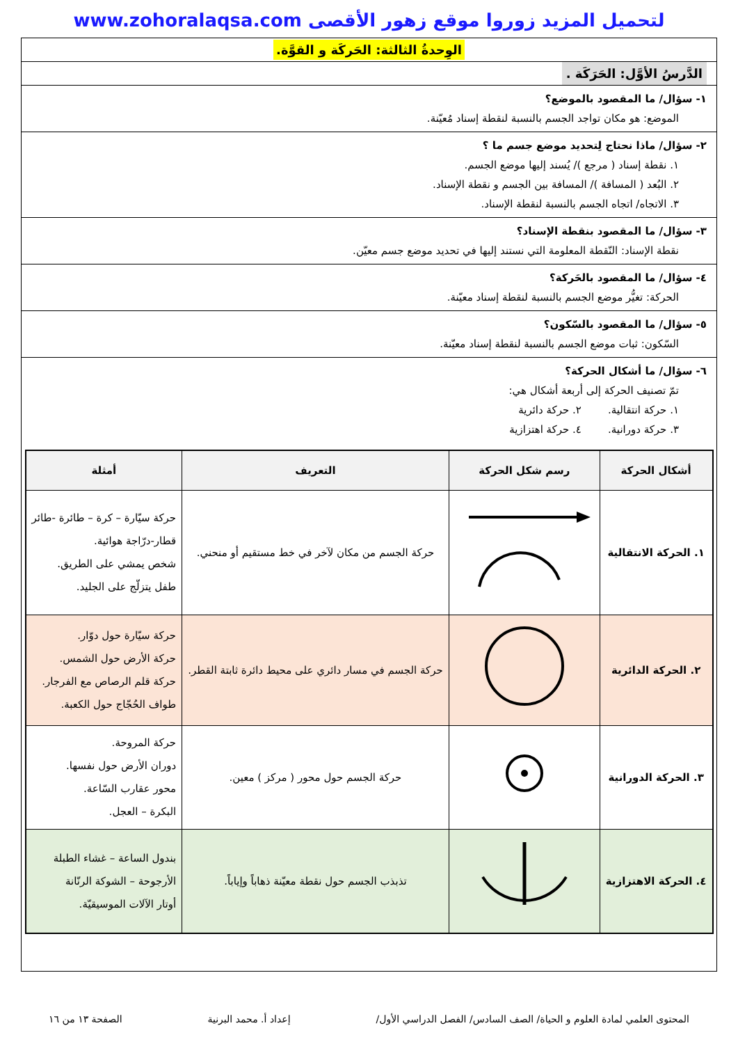لتحميل المزيد زوروا موقع زهور الأقصى www.zohoralaqsa.com
الوِحدةُ الثالثة: الحَركَة و القوَّة.
الدَّرسُ الأوَّل: الحَرَكَة .
١- سؤال/ ما المقصود بالموضع؟
الموضع: هو مكان تواجد الجسم بالنسبة لنقطة إسناد مُعيّنة.
٢- سؤال/ ماذا نحتاج لِتحديد موضع جسم ما ؟
١. نقطة إسناد ( مرجع )/ يُسند إليها موضع الجسم.
٢. البُعد ( المسافة )/ المسافة بين الجسم و نقطة الإسناد.
٣. الاتجاه/ اتجاه الجسم بالنسبة لنقطة الإسناد.
٣- سؤال/ ما المقصود بنقطة الإسناد؟
نقطة الإسناد: النّقطة المعلومة التي نستند إليها في تحديد موضع جسم معيّن.
٤- سؤال/ ما المقصود بالحَركة؟
الحركة: تغيُّر موضع الجسم بالنسبة لنقطة إسناد معيّنة.
٥- سؤال/ ما المقصود بالسّكون؟
السّكون: ثبات موضع الجسم بالنسبة لنقطة إسناد معيّنة.
٦- سؤال/ ما أشكال الحركة؟
تمّ تصنيف الحركة إلى أربعة أشكال هي:
١. حركة انتقالية. ٢. حركة دائرية
٣. حركة دورانية. ٤. حركة اهتزازية
| أشكال الحركة | رسم شكل الحركة | التعريف | أمثلة |
| --- | --- | --- | --- |
| ١. الحركة الانتقالية | | حركة الجسم من مكان لآخر في خط مستقيم أو منحني. | حركة سيّارة – كرة – طائرة -طائر قطار-درّاجة هوائية. شخص يمشي على الطريق. طفل يتزلّج على الجليد. |
| ٢. الحركة الدائرية | | حركة الجسم في مسار دائري على محيط دائرة ثابتة القطر. | حركة سيّارة حول دوّار. حركة الأرض حول الشمس. حركة قلم الرصاص مع الفرجار. طواف الحُجّاج حول الكعبة. |
| ٣. الحركة الدورانية | | حركة الجسم حول محور ( مركز ) معين. | حركة المروحة. دوران الأرض حول نفسها. محور عقارب السّاعة. البكرة – العجل. |
| ٤. الحركة الاهتزازية | | تذبذب الجسم حول نقطة معيّنة ذهاباً وإياباً. | بندول الساعة – غشاء الطبلة الأرجوحة – الشوكة الرنّانة أوتار الآلات الموسيقيّة. |
المحتوى العلمي لمادة العلوم و الحياة/ الصف السادس/ الفصل الدراسي الأول/ إعداد أ. محمد البرنية الصفحة ١٣ من ١٦